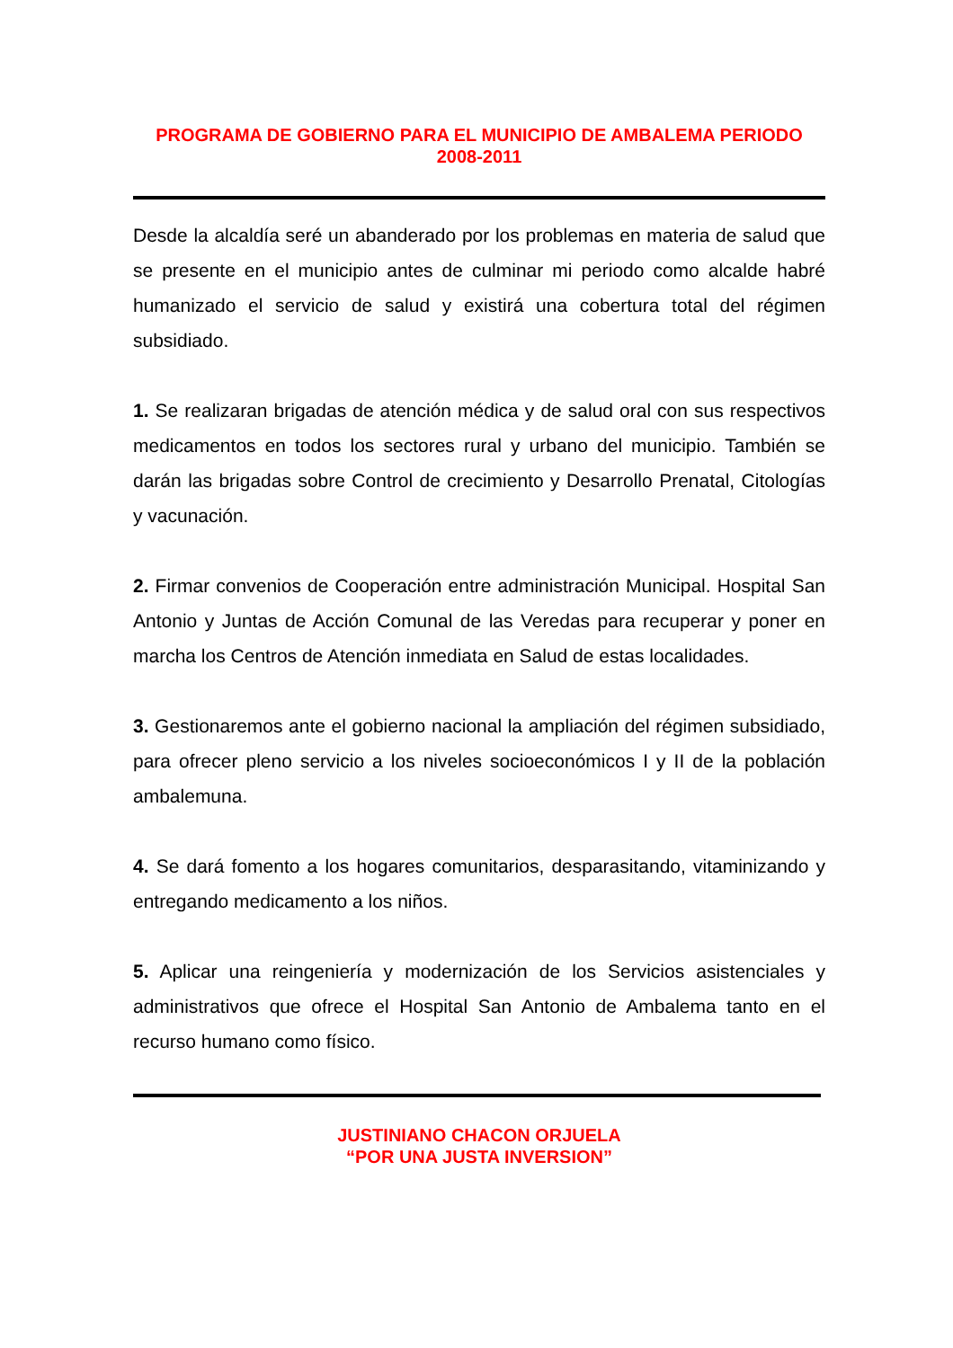PROGRAMA DE GOBIERNO PARA EL MUNICIPIO DE AMBALEMA PERIODO
2008-2011
Desde la alcaldía seré un abanderado por los problemas en materia de salud que se presente en el municipio antes de culminar mi periodo como alcalde habré humanizado el servicio de salud y existirá una cobertura total del régimen subsidiado.
1. Se realizaran brigadas de atención médica y de salud oral con sus respectivos medicamentos en todos los sectores rural y urbano del municipio. También se darán las brigadas sobre Control de crecimiento y Desarrollo Prenatal, Citologías y vacunación.
2. Firmar convenios de Cooperación entre administración Municipal. Hospital San Antonio y Juntas de Acción Comunal de las Veredas para recuperar y poner en marcha los Centros de Atención inmediata en Salud de estas localidades.
3. Gestionaremos ante el gobierno nacional la ampliación del régimen subsidiado, para ofrecer pleno servicio a los niveles socioeconómicos I y II de la población ambalemuna.
4. Se dará fomento a los hogares comunitarios, desparasitando, vitaminizando y entregando medicamento a los niños.
5. Aplicar una reingeniería y modernización de los Servicios asistenciales y administrativos que ofrece el Hospital San Antonio de Ambalema tanto en el recurso humano como físico.
JUSTINIANO CHACON ORJUELA
“POR UNA JUSTA INVERSION”